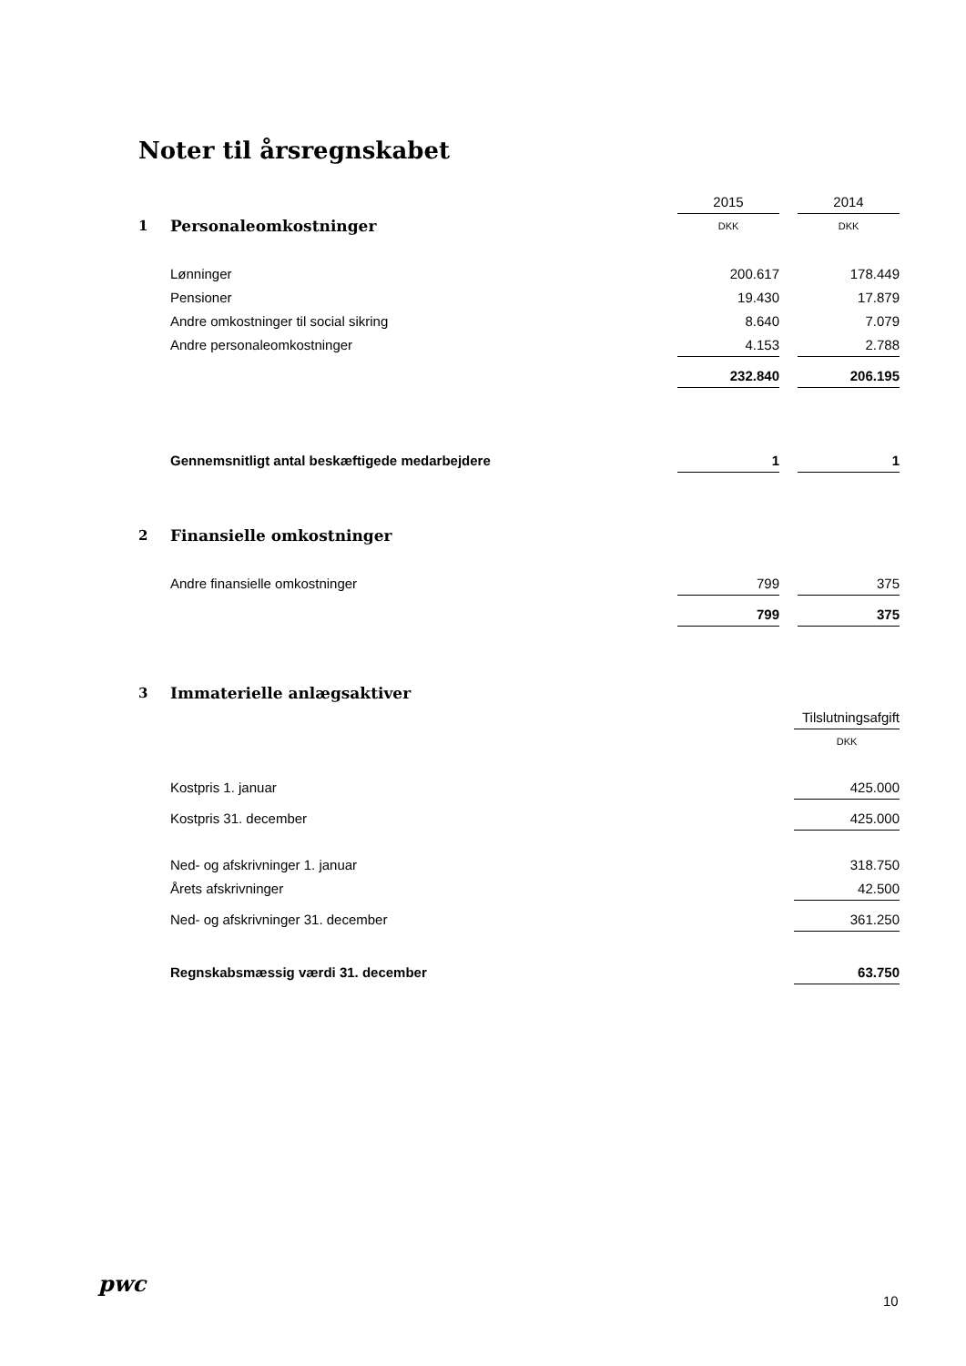Noter til årsregnskabet
| | | 2015 | | 2014 |
| 1 | Personaleomkostninger | DKK | | DKK |
| | Lønninger | 200.617 | | 178.449 |
| | Pensioner | 19.430 | | 17.879 |
| | Andre omkostninger til social sikring | 8.640 | | 7.079 |
| | Andre personaleomkostninger | 4.153 | | 2.788 |
| | | 232.840 | | 206.195 |
| | Gennemsnitligt antal beskæftigede medarbejdere | 1 | | 1 |
| 2 | Finansielle omkostninger | | | |
| | Andre finansielle omkostninger | 799 | | 375 |
| | | 799 | | 375 |
| 3 | Immaterielle anlægsaktiver | |
| | | Tilslutningsafgift |
| | | DKK |
| | Kostpris 1. januar | 425.000 |
| | Kostpris 31. december | 425.000 |
| | Ned- og afskrivninger 1. januar | 318.750 |
| | Årets afskrivninger | 42.500 |
| | Ned- og afskrivninger 31. december | 361.250 |
| | Regnskabsmæssig værdi 31. december | 63.750 |
pwc
10